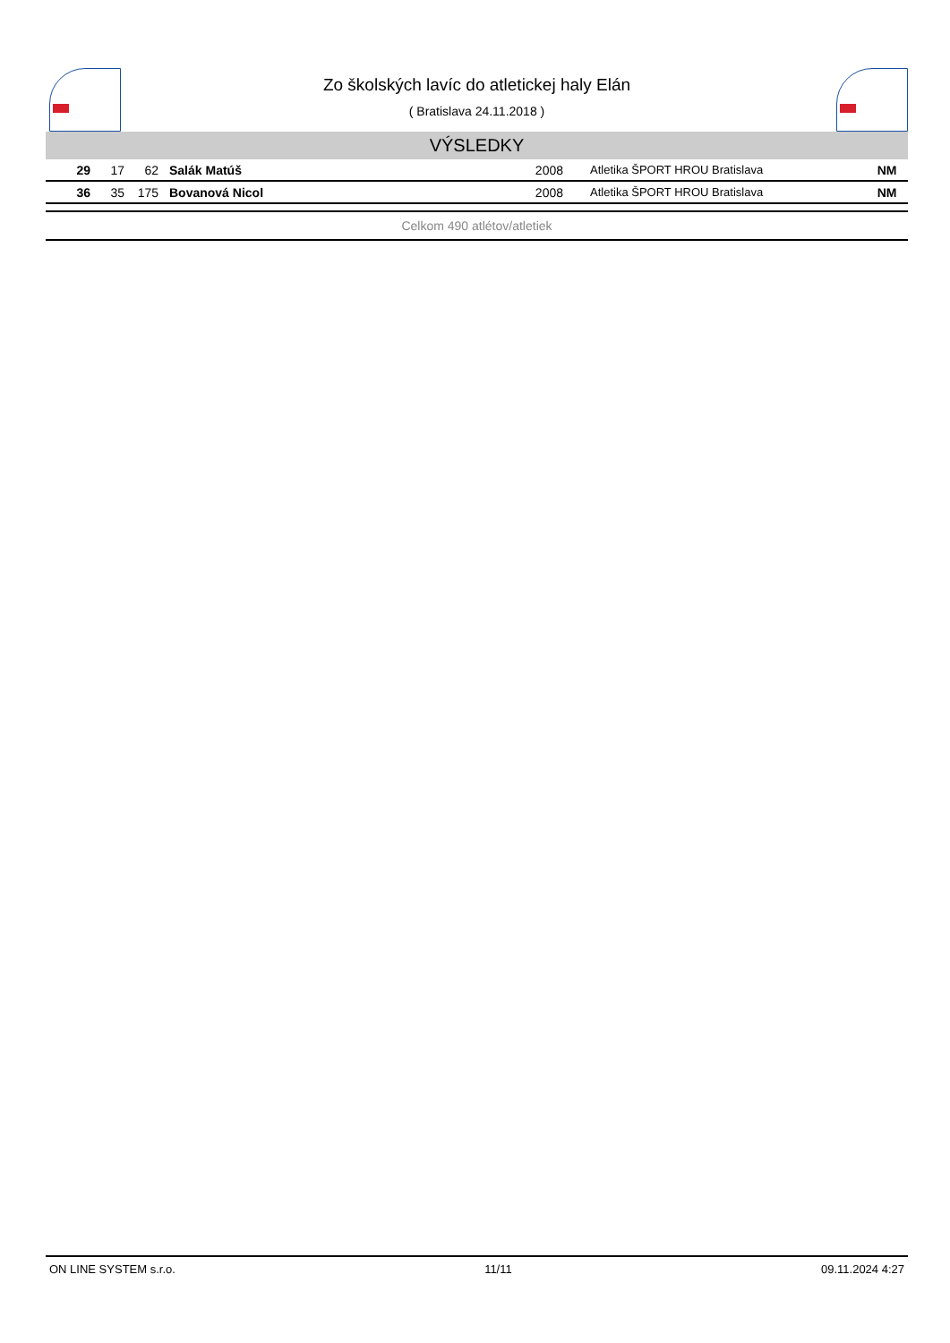Zo školských lavíc do atletickej haly Elán
( Bratislava 24.11.2018 )
VÝSLEDKY
| 29 | 17 | 62 | Salák Matúš | 2008 | Atletika ŠPORT HROU Bratislava | NM |
| 36 | 35 | 175 | Bovanová Nicol | 2008 | Atletika ŠPORT HROU Bratislava | NM |
Celkom 490 atlétov/atletiek
ON LINE SYSTEM s.r.o. 11/11 09.11.2024 4:27